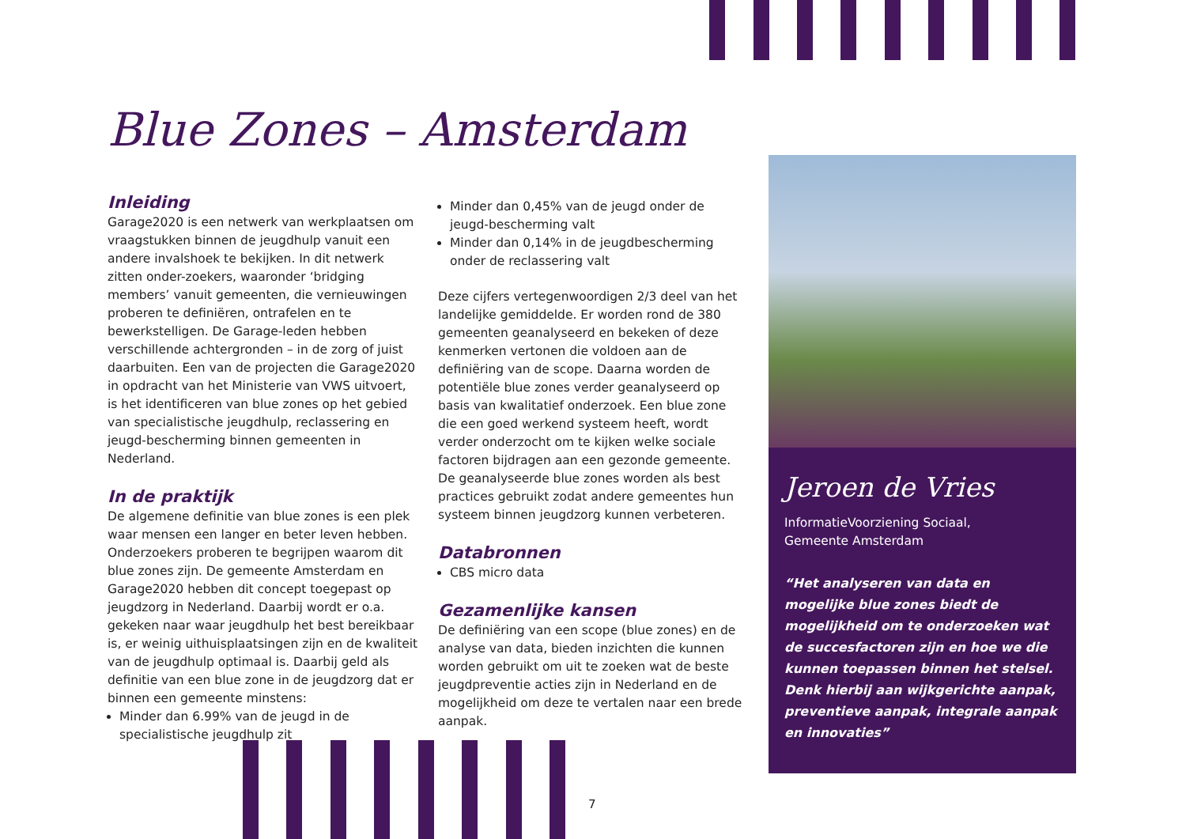Blue Zones – Amsterdam
Inleiding
Garage2020 is een netwerk van werkplaatsen om vraagstukken binnen de jeugdhulp vanuit een andere invalshoek te bekijken. In dit netwerk zitten onder-zoekers, waaronder ‘bridging members’ vanuit gemeenten, die vernieuwingen proberen te definiëren, ontrafelen en te bewerkstelligen. De Garage-leden hebben verschillende achtergronden – in de zorg of juist daarbuiten. Een van de projecten die Garage2020 in opdracht van het Ministerie van VWS uitvoert, is het identificeren van blue zones op het gebied van specialistische jeugdhulp, reclassering en jeugd-bescherming binnen gemeenten in Nederland.
In de praktijk
De algemene definitie van blue zones is een plek waar mensen een langer en beter leven hebben. Onderzoekers proberen te begrijpen waarom dit blue zones zijn. De gemeente Amsterdam en Garage2020 hebben dit concept toegepast op jeugdzorg in Nederland. Daarbij wordt er o.a. gekeken naar waar jeugdhulp het best bereikbaar is, er weinig uithuisplaatsingen zijn en de kwaliteit van de jeugdhulp optimaal is. Daarbij geld als definitie van een blue zone in de jeugdzorg dat er binnen een gemeente minstens:
Minder dan 6.99% van de jeugd in de specialistische jeugdhulp zit
Minder dan 0,45% van de jeugd onder de jeugd-bescherming valt
Minder dan 0,14% in de jeugdbescherming onder de reclassering valt
Deze cijfers vertegenwoordigen 2/3 deel van het landelijke gemiddelde. Er worden rond de 380 gemeenten geanalyseerd en bekeken of deze kenmerken vertonen die voldoen aan de definiëring van de scope. Daarna worden de potentiële blue zones verder geanalyseerd op basis van kwalitatief onderzoek. Een blue zone die een goed werkend systeem heeft, wordt verder onderzocht om te kijken welke sociale factoren bijdragen aan een gezonde gemeente. De geanalyseerde blue zones worden als best practices gebruikt zodat andere gemeentes hun systeem binnen jeugdzorg kunnen verbeteren.
Databronnen
CBS micro data
Gezamenlijke kansen
De definiëring van een scope (blue zones) en de analyse van data, bieden inzichten die kunnen worden gebruikt om uit te zoeken wat de beste jeugdpreventie acties zijn in Nederland en de mogelijkheid om deze te vertalen naar een brede aanpak.
Jeroen de Vries
InformatieVoorziening Sociaal,
Gemeente Amsterdam
“Het analyseren van data en mogelijke blue zones biedt de mogelijkheid om te onderzoeken wat de succesfactoren zijn en hoe we die kunnen toepassen binnen het stelsel. Denk hierbij aan wijkgerichte aanpak, preventieve aanpak, integrale aanpak en innovaties”
7